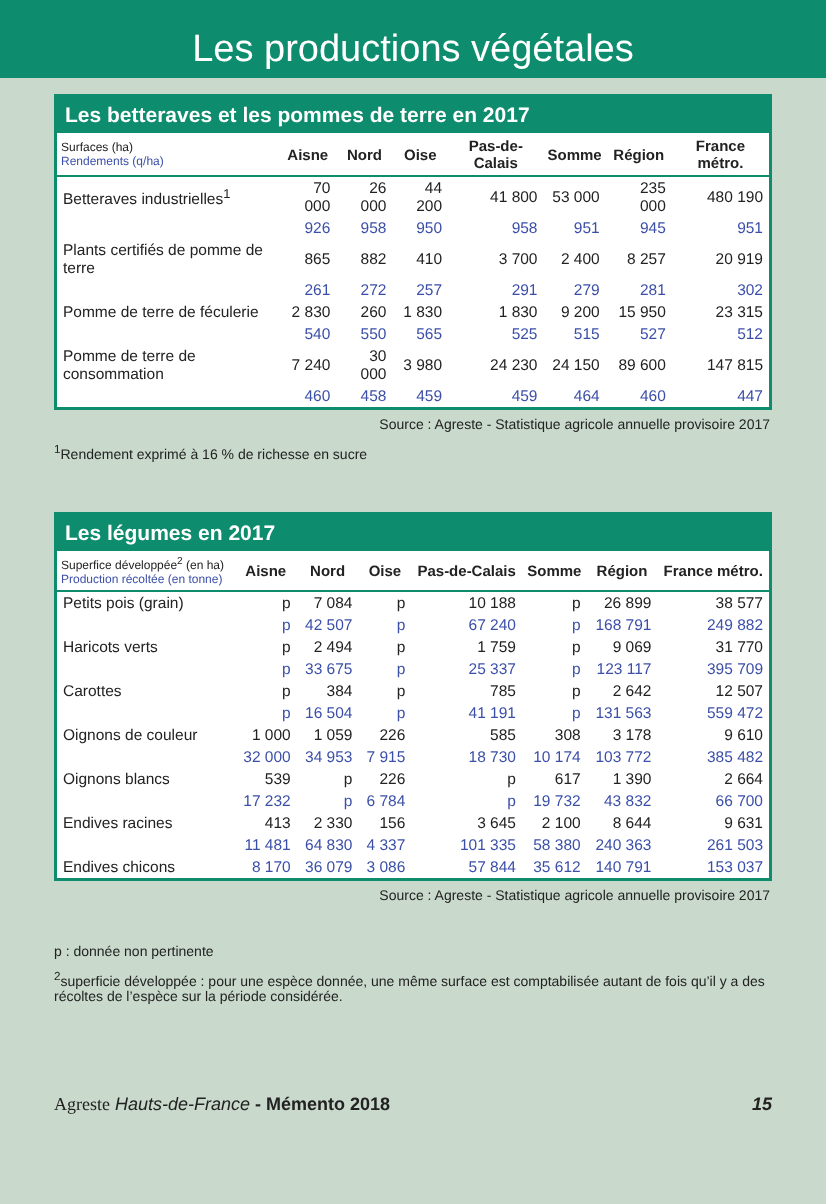Les productions végétales
Les betteraves et les pommes de terre en 2017
| Surfaces (ha) Rendements (q/ha) | Aisne | Nord | Oise | Pas-de-Calais | Somme | Région | France métro. |
| --- | --- | --- | --- | --- | --- | --- | --- |
| Betteraves industrielles<sup>1</sup> | 70 000 | 26 000 | 44 200 | 41 800 | 53 000 | 235 000 | 480 190 |
| | 926 | 958 | 950 | 958 | 951 | 945 | 951 |
| Plants certifiés de pomme de terre | 865 | 882 | 410 | 3 700 | 2 400 | 8 257 | 20 919 |
| | 261 | 272 | 257 | 291 | 279 | 281 | 302 |
| Pomme de terre de féculerie | 2 830 | 260 | 1 830 | 1 830 | 9 200 | 15 950 | 23 315 |
| | 540 | 550 | 565 | 525 | 515 | 527 | 512 |
| Pomme de terre de consommation | 7 240 | 30 000 | 3 980 | 24 230 | 24 150 | 89 600 | 147 815 |
| | 460 | 458 | 459 | 459 | 464 | 460 | 447 |
Source : Agreste - Statistique agricole annuelle provisoire 2017
<sup>1</sup> Rendement exprimé à 16 % de richesse en sucre
Les légumes en 2017
| Superfice développée<sup>2</sup> (en ha) Production récoltée (en tonne) | Aisne | Nord | Oise | Pas-de-Calais | Somme | Région | France métro. |
| --- | --- | --- | --- | --- | --- | --- | --- |
| Petits pois (grain) | p | 7 084 | p | 10 188 | p | 26 899 | 38 577 |
| | p | 42 507 | p | 67 240 | p | 168 791 | 249 882 |
| Haricots verts | p | 2 494 | p | 1 759 | p | 9 069 | 31 770 |
| | p | 33 675 | p | 25 337 | p | 123 117 | 395 709 |
| Carottes | p | 384 | p | 785 | p | 2 642 | 12 507 |
| | p | 16 504 | p | 41 191 | p | 131 563 | 559 472 |
| Oignons de couleur | 1 000 | 1 059 | 226 | 585 | 308 | 3 178 | 9 610 |
| | 32 000 | 34 953 | 7 915 | 18 730 | 10 174 | 103 772 | 385 482 |
| Oignons blancs | 539 | p | 226 | p | 617 | 1 390 | 2 664 |
| | 17 232 | p | 6 784 | p | 19 732 | 43 832 | 66 700 |
| Endives racines | 413 | 2 330 | 156 | 3 645 | 2 100 | 8 644 | 9 631 |
| | 11 481 | 64 830 | 4 337 | 101 335 | 58 380 | 240 363 | 261 503 |
| Endives chicons | 8 170 | 36 079 | 3 086 | 57 844 | 35 612 | 140 791 | 153 037 |
Source : Agreste - Statistique agricole annuelle provisoire 2017
p : donnée non pertinente
<sup>2</sup> superficie développée : pour une espèce donnée, une même surface est comptabilisée autant de fois qu’il y a des récoltes de l’espèce sur la période considérée.
Agreste Hauts-de-France - Mémento 2018 15